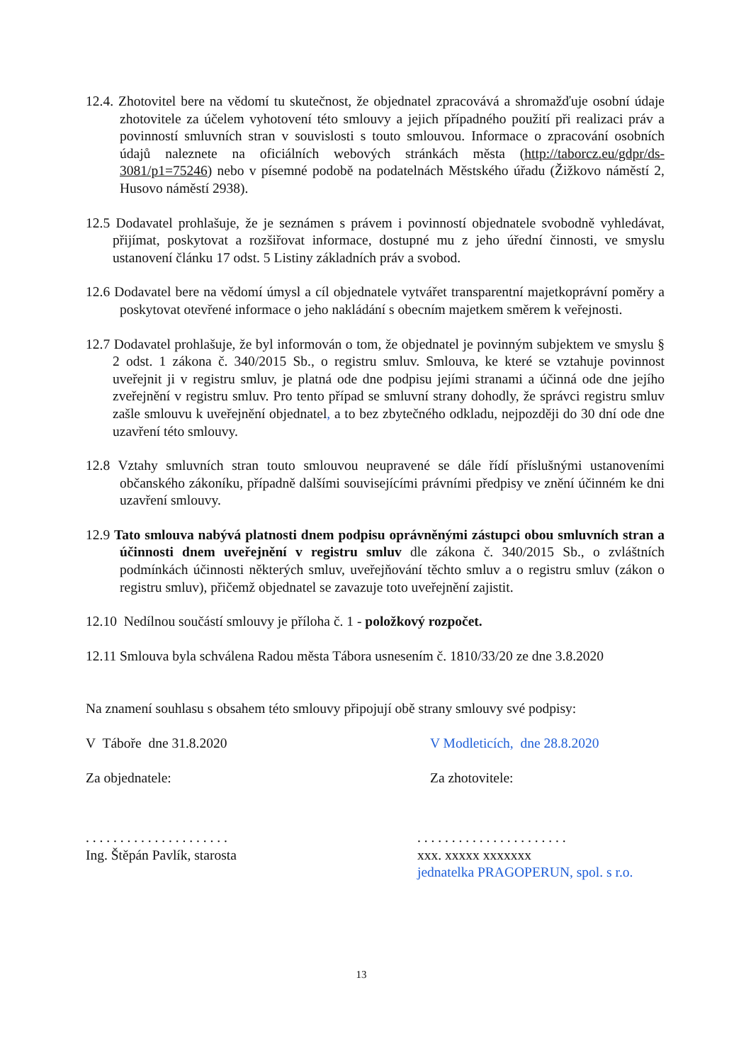12.4. Zhotovitel bere na vědomí tu skutečnost, že objednatel zpracovává a shromažďuje osobní údaje zhotovitele za účelem vyhotovení této smlouvy a jejich případného použití při realizaci práv a povinností smluvních stran v souvislosti s touto smlouvou. Informace o zpracování osobních údajů naleznete na oficiálních webových stránkách města (http://taborcz.eu/gdpr/ds-3081/p1=75246) nebo v písemné podobě na podatelnách Městského úřadu (Žižkovo náměstí 2, Husovo náměstí 2938).
12.5 Dodavatel prohlašuje, že je seznámen s právem i povinností objednatele svobodně vyhledávat, přijímat, poskytovat a rozšiřovat informace, dostupné mu z jeho úřední činnosti, ve smyslu ustanovení článku 17 odst. 5 Listiny základních práv a svobod.
12.6 Dodavatel bere na vědomí úmysl a cíl objednatele vytvářet transparentní majetkoprávní poměry a poskytovat otevřené informace o jeho nakládání s obecním majetkem směrem k veřejnosti.
12.7 Dodavatel prohlašuje, že byl informován o tom, že objednatel je povinným subjektem ve smyslu § 2 odst. 1 zákona č. 340/2015 Sb., o registru smluv. Smlouva, ke které se vztahuje povinnost uveřejnit ji v registru smluv, je platná ode dne podpisu jejími stranami a účinná ode dne jejího zveřejnění v registru smluv. Pro tento případ se smluvní strany dohodly, že správci registru smluv zašle smlouvu k uveřejnění objednatel, a to bez zbytečného odkladu, nejpozději do 30 dní ode dne uzavření této smlouvy.
12.8 Vztahy smluvních stran touto smlouvou neupravené se dále řídí příslušnými ustanoveními občanského zákoníku, případně dalšími souvisejícími právními předpisy ve znění účinném ke dni uzavření smlouvy.
12.9 Tato smlouva nabývá platnosti dnem podpisu oprávněnými zástupci obou smluvních stran a účinnosti dnem uveřejnění v registru smluv dle zákona č. 340/2015 Sb., o zvláštních podmínkách účinnosti některých smluv, uveřejňování těchto smluv a o registru smluv (zákon o registru smluv), přičemž objednatel se zavazuje toto uveřejnění zajistit.
12.10 Nedílnou součástí smlouvy je příloha č. 1 - položkový rozpočet.
12.11 Smlouva byla schválena Radou města Tábora usnesením č. 1810/33/20 ze dne 3.8.2020
Na znamení souhlasu s obsahem této smlouvy připojují obě strany smlouvy své podpisy:
V Táboře dne 31.8.2020 V Modleticích, dne 28.8.2020
Za objednatele: Za zhotovitele:
. . . . . . . . . . . . . . . . . . . . .
Ing. Štěpán Pavlík, starosta
. . . . . . . . . . . . . . . . . . . . . .
xxx. xxxxx xxxxxxx
jednatelka PRAGOPERUN, spol. s r.o.
13